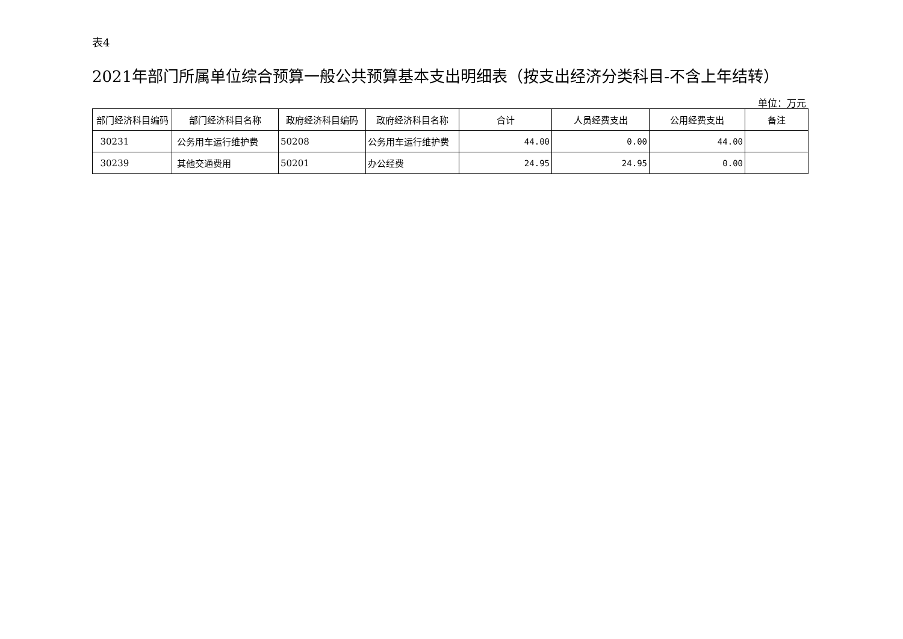表4
2021年部门所属单位综合预算一般公共预算基本支出明细表（按支出经济分类科目-不含上年结转）
单位：万元
| 部门经济科目编码 | 部门经济科目名称 | 政府经济科目编码 | 政府经济科目名称 | 合计 | 人员经费支出 | 公用经费支出 | 备注 |
| --- | --- | --- | --- | --- | --- | --- | --- |
| 30231 | 公务用车运行维护费 | 50208 | 公务用车运行维护费 | 44.00 | 0.00 | 44.00 | |
| 30239 | 其他交通费用 | 50201 | 办公经费 | 24.95 | 24.95 | 0.00 | |